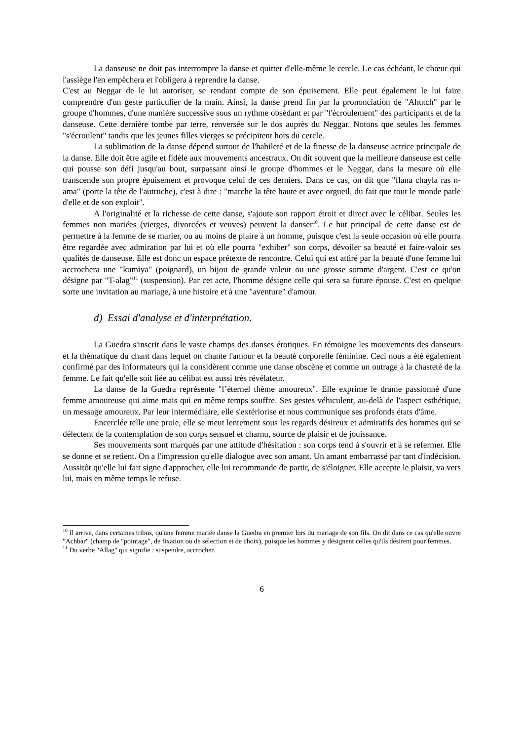La danseuse ne doit pas interrompre la danse et quitter d'elle-même le cercle. Le cas échéant, le chœur qui l'assiège l'en empêchera et l'obligera à reprendre la danse.
C'est au Neggar de le lui autoriser, se rendant compte de son épuisement. Elle peut également le lui faire comprendre d'un geste particulier de la main. Ainsi, la danse prend fin par la prononciation de "Ahutch" par le groupe d'hommes, d'une manière successive sous un rythme obsédant et par "l'écroulement" des participants et de la danseuse. Cette dernière tombe par terre, renversée sur le dos auprès du Neggar. Notons que seules les femmes "s'écroulent" tandis que les jeunes filles vierges se précipitent hors du cercle.
La sublimation de la danse dépend surtout de l'habileté et de la finesse de la danseuse actrice principale de la danse. Elle doit être agile et fidèle aux mouvements ancestraux. On dit souvent que la meilleure danseuse est celle qui pousse son défi jusqu'au bout, surpassant ainsi le groupe d'hommes et le Neggar, dans la mesure où elle transcende son propre épuisement et provoque celui de ces derniers. Dans ce cas, on dit que "flana chayla ras n-ama" (porte la tête de l'autruche), c'est à dire : "marche la tête haute et avec orgueil, du fait que tout le monde parle d'elle et de son exploit".
A l'originalité et la richesse de cette danse, s'ajoute son rapport étroit et direct avec le célibat. Seules les femmes non mariées (vierges, divorcées et veuves) peuvent la danser<sup>10</sup>. Le but principal de cette danse est de permettre à la femme de se marier, ou au moins de plaire à un homme, puisque c'est la seule occasion où elle pourra être regardée avec admiration par lui et où elle pourra "exhiber" son corps, dévoiler sa beauté et faire-valoir ses qualités de danseuse. Elle est donc un espace prétexte de rencontre. Celui qui est attiré par la beauté d'une femme lui accrochera une "kumiya" (poignard), un bijou de grande valeur ou une grosse somme d'argent. C'est ce qu'on désigne par "T-alag"<sup>11</sup> (suspension). Par cet acte, l'homme désigne celle qui sera sa future épouse. C'est en quelque sorte une invitation au mariage, à une histoire et à une "aventure" d'amour.
d) Essai d'analyse et d'interprétation.
La Guedra s'inscrit dans le vaste champs des danses érotiques. En témoigne les mouvements des danseurs et la thématique du chant dans lequel on chante l'amour et la beauté corporelle féminine. Ceci nous a été également confirmé par des informateurs qui la considèrent comme une danse obscène et comme un outrage à la chasteté de la femme. Le fait qu'elle soit liée au célibat est aussi très révélateur.
La danse de la Guedra représente "l’éternel thème amoureux". Elle exprime le drame passionné d'une femme amoureuse qui aime mais qui en même temps souffre. Ses gestes véhiculent, au-delà de l'aspect esthétique, un message amoureux. Par leur intermédiaire, elle s'extériorise et nous communique ses profonds états d'âme.
Encerclée telle une proie, elle se meut lentement sous les regards désireux et admiratifs des hommes qui se délectent de la contemplation de son corps sensuel et charnu, source de plaisir et de jouissance.
Ses mouvements sont marqués par une attitude d'hésitation : son corps tend à s'ouvrir et à se refermer. Elle se donne et se retient. On a l'impression qu'elle dialogue avec son amant. Un amant embarrassé par tant d'indécision. Aussitôt qu'elle lui fait signe d'approcher, elle lui recommande de partir, de s'éloigner. Elle accepte le plaisir, va vers lui, mais en même temps le refuse.
<sup>10</sup> Il arrive, dans certaines tribus, qu'une femme mariée danse la Guedra en premier lors du mariage de son fils. On dit dans ce cas qu'elle ouvre "Achbar" (champ de "pointage", de fixation ou de sélection et de choix), puisque les hommes y désignent celles qu'ils désirent pour femmes.
<sup>11</sup> Du verbe "Allag" qui signifie : suspendre, accrocher.
6